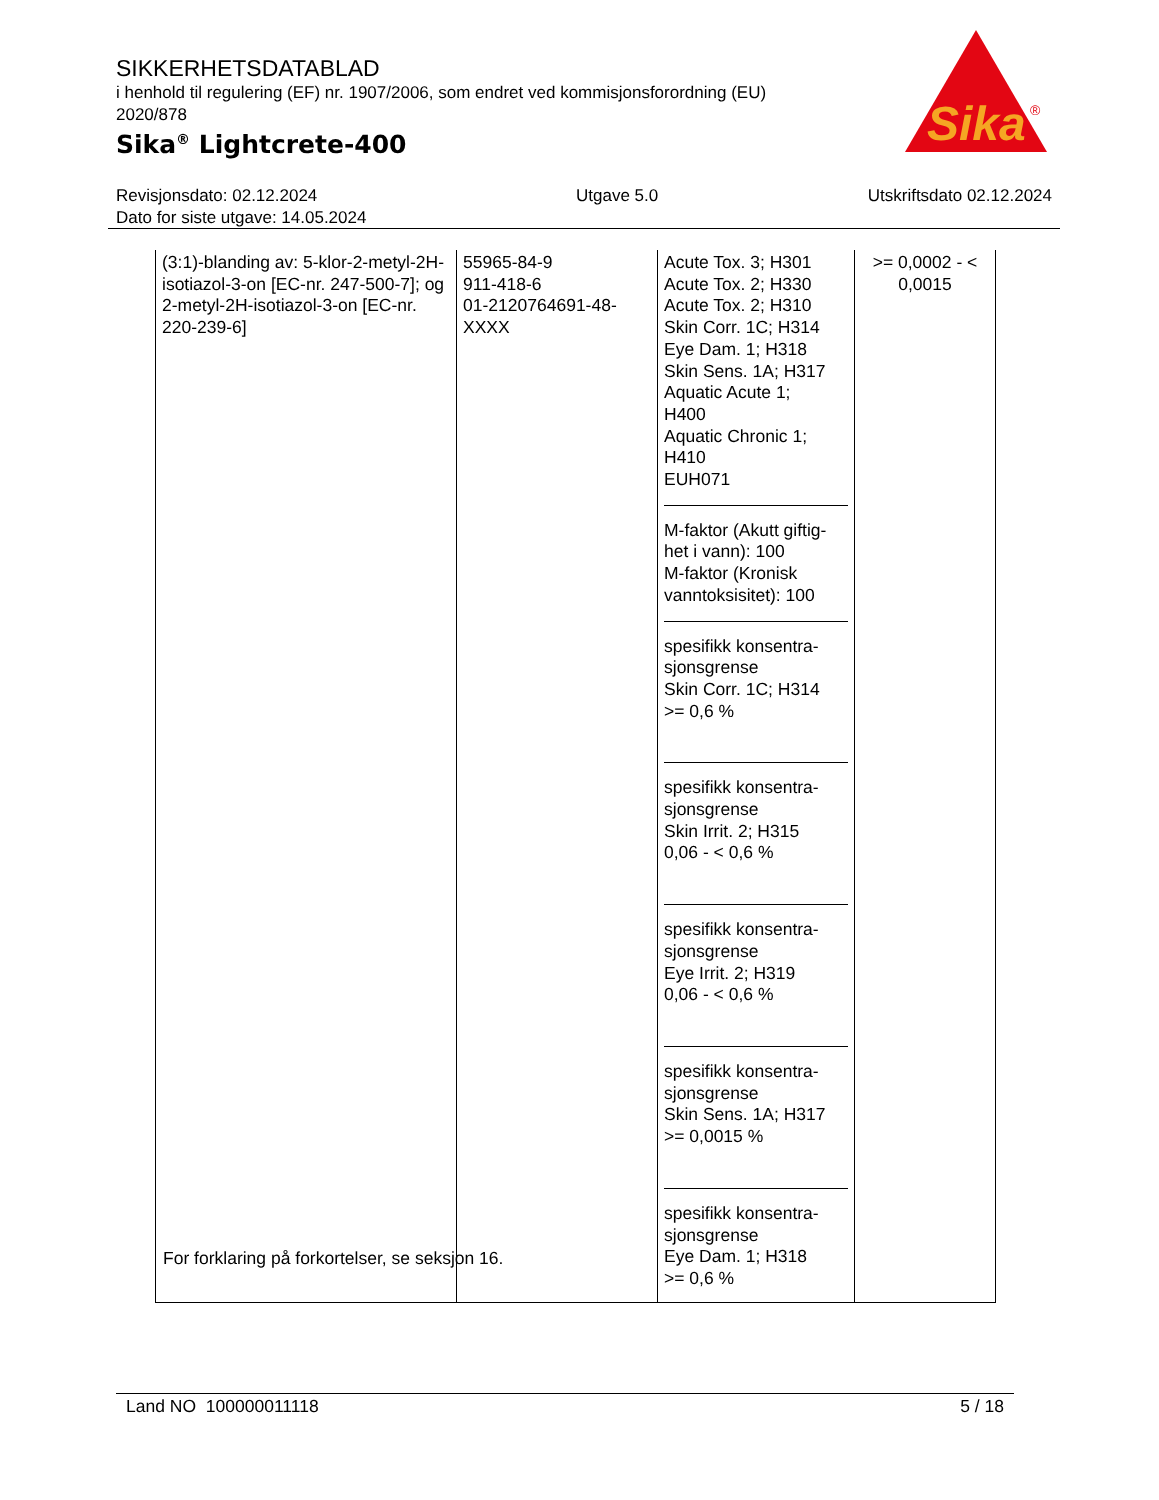SIKKERHETSDATABLAD
i henhold til regulering (EF) nr. 1907/2006, som endret ved kommisjonsforordning (EU) 2020/878
Sika<sup>®</sup> Lightcrete-400
Sika
®
Revisjonsdato: 02.12.2024
Dato for siste utgave: 14.05.2024
Utgave 5.0 Utskriftsdato 02.12.2024
| (3:1)-blanding av: 5-klor-2-metyl-2H-isotiazol-3-on [EC-nr. 247-500-7]; og 2-metyl-2H-isotiazol-3-on [EC-nr. 220-239-6] | 55965-84-9 911-418-6 01-2120764691-48-XXXX | Acute Tox. 3; H301 Acute Tox. 2; H330 Acute Tox. 2; H310 Skin Corr. 1C; H314 Eye Dam. 1; H318 Skin Sens. 1A; H317 Aquatic Acute 1; H400 Aquatic Chronic 1; H410 EUH071 M-faktor (Akutt giftig-het i vann): 100 M-faktor (Kronisk vanntoksisitet): 100 spesifikk konsentra-sjonsgrense Skin Corr. 1C; H314 >= 0,6 % spesifikk konsentra-sjonsgrense Skin Irrit. 2; H315 0,06 - < 0,6 % spesifikk konsentra-sjonsgrense Eye Irrit. 2; H319 0,06 - < 0,6 % spesifikk konsentra-sjonsgrense Skin Sens. 1A; H317 >= 0,0015 % spesifikk konsentra-sjonsgrense Eye Dam. 1; H318 >= 0,6 % | >= 0,0002 - < 0,0015 |
For forklaring på forkortelser, se seksjon 16.
Land NO 100000011118 5 / 18